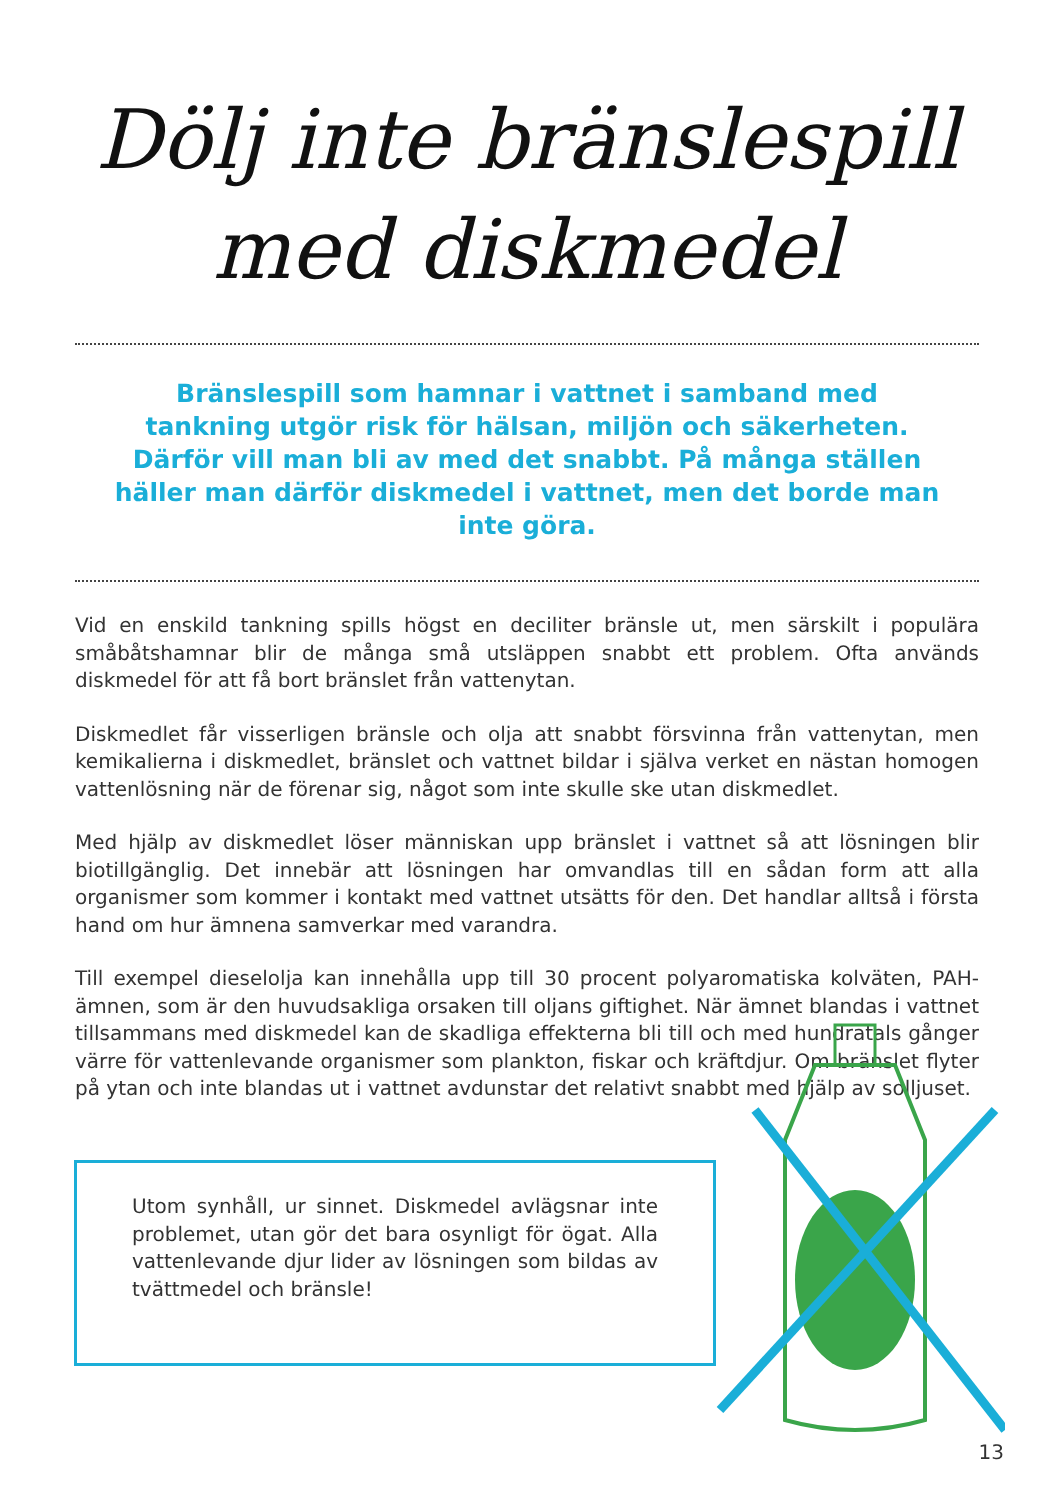Dölj inte bränslespill
med diskmedel
Bränslespill som hamnar i vattnet i samband med tankning utgör risk för hälsan, miljön och säkerheten. Därför vill man bli av med det snabbt. På många ställen häller man därför diskmedel i vattnet, men det borde man inte göra.
Vid en enskild tankning spills högst en deciliter bränsle ut, men särskilt i populära småbåtshamnar blir de många små utsläppen snabbt ett problem. Ofta används diskmedel för att få bort bränslet från vattenytan.
Diskmedlet får visserligen bränsle och olja att snabbt försvinna från vattenytan, men kemikalierna i diskmedlet, bränslet och vattnet bildar i själva verket en nästan homogen vattenlösning när de förenar sig, något som inte skulle ske utan diskmedlet.
Med hjälp av diskmedlet löser människan upp bränslet i vattnet så att lösningen blir biotillgänglig. Det innebär att lösningen har omvandlas till en sådan form att alla organismer som kommer i kontakt med vattnet utsätts för den. Det handlar alltså i första hand om hur ämnena samverkar med varandra.
Till exempel dieselolja kan innehålla upp till 30 procent polyaromatiska kolväten, PAH-ämnen, som är den huvudsakliga orsaken till oljans giftighet. När ämnet blandas i vattnet tillsammans med diskmedel kan de skadliga effekterna bli till och med hundratals gånger värre för vattenlevande organismer som plankton, fiskar och kräftdjur. Om bränslet flyter på ytan och inte blandas ut i vattnet avdunstar det relativt snabbt med hjälp av solljuset.
Utom synhåll, ur sinnet. Diskmedel avlägsnar inte problemet, utan gör det bara osynligt för ögat. Alla vattenlevande djur lider av lösningen som bildas av tvättmedel och bränsle!
13